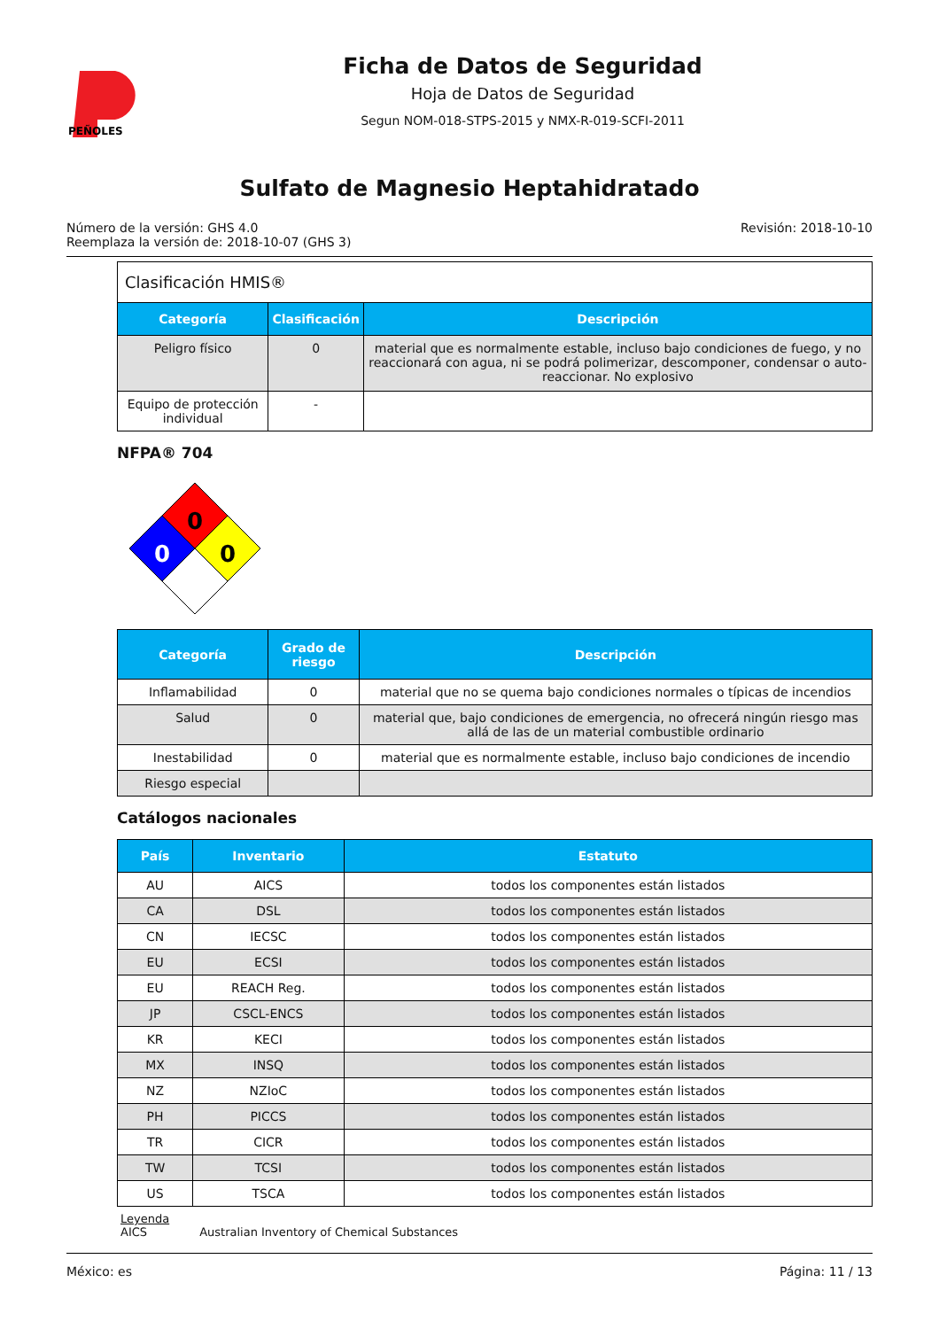PEÑOLES
Ficha de Datos de Seguridad
Hoja de Datos de Seguridad
Segun NOM-018-STPS-2015 y NMX-R-019-SCFI-2011
Sulfato de Magnesio Heptahidratado
Número de la versión: GHS 4.0
Reemplaza la versión de: 2018-10-07 (GHS 3)
Revisión: 2018-10-10
| Clasificación HMIS® | | |
| Categoría | Clasificación | Descripción |
| Peligro físico | 0 | material que es normalmente estable, incluso bajo condiciones de fuego, y no reaccionará con agua, ni se podrá polimerizar, descomponer, condensar o auto-reaccionar. No explosivo |
| Equipo de protección individual | - | |
NFPA® 704
0
0
0
| Categoría | Grado de riesgo | Descripción |
| --- | --- | --- |
| Inflamabilidad | 0 | material que no se quema bajo condiciones normales o típicas de incendios |
| Salud | 0 | material que, bajo condiciones de emergencia, no ofrecerá ningún riesgo mas allá de las de un material combustible ordinario |
| Inestabilidad | 0 | material que es normalmente estable, incluso bajo condiciones de incendio |
| Riesgo especial | | |
Catálogos nacionales
| País | Inventario | Estatuto |
| --- | --- | --- |
| AU | AICS | todos los componentes están listados |
| CA | DSL | todos los componentes están listados |
| CN | IECSC | todos los componentes están listados |
| EU | ECSI | todos los componentes están listados |
| EU | REACH Reg. | todos los componentes están listados |
| JP | CSCL-ENCS | todos los componentes están listados |
| KR | KECI | todos los componentes están listados |
| MX | INSQ | todos los componentes están listados |
| NZ | NZIoC | todos los componentes están listados |
| PH | PICCS | todos los componentes están listados |
| TR | CICR | todos los componentes están listados |
| TW | TCSI | todos los componentes están listados |
| US | TSCA | todos los componentes están listados |
Leyenda
AICS Australian Inventory of Chemical Substances
México: es Página: 11 / 13